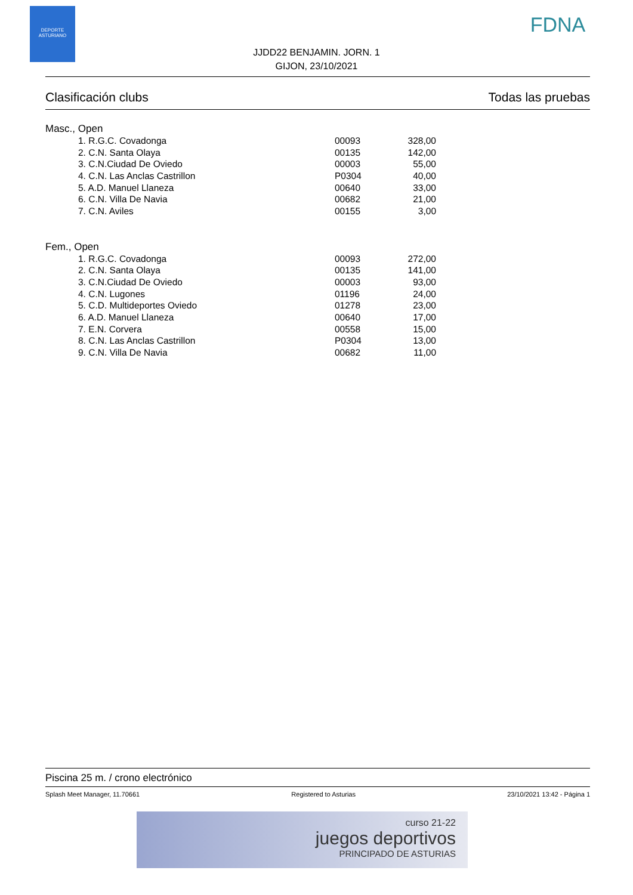DEPORTE ASTURIANO
FDNA
JJDD22 BENJAMIN. JORN. 1
GIJON, 23/10/2021
Clasificación clubs Todas las pruebas
Masc., Open
| 1. R.G.C. Covadonga | 00093 | 328,00 |
| 2. C.N. Santa Olaya | 00135 | 142,00 |
| 3. C.N.Ciudad De Oviedo | 00003 | 55,00 |
| 4. C.N. Las Anclas Castrillon | P0304 | 40,00 |
| 5. A.D. Manuel Llaneza | 00640 | 33,00 |
| 6. C.N. Villa De Navia | 00682 | 21,00 |
| 7. C.N. Aviles | 00155 | 3,00 |
Fem., Open
| 1. R.G.C. Covadonga | 00093 | 272,00 |
| 2. C.N. Santa Olaya | 00135 | 141,00 |
| 3. C.N.Ciudad De Oviedo | 00003 | 93,00 |
| 4. C.N. Lugones | 01196 | 24,00 |
| 5. C.D. Multideportes Oviedo | 01278 | 23,00 |
| 6. A.D. Manuel Llaneza | 00640 | 17,00 |
| 7. E.N. Corvera | 00558 | 15,00 |
| 8. C.N. Las Anclas Castrillon | P0304 | 13,00 |
| 9. C.N. Villa De Navia | 00682 | 11,00 |
Piscina 25 m. / crono electrónico
Splash Meet Manager, 11.70661 Registered to Asturias 23/10/2021 13:42 - Página 1
curso 21-22
juegos deportivos
PRINCIPADO DE ASTURIAS